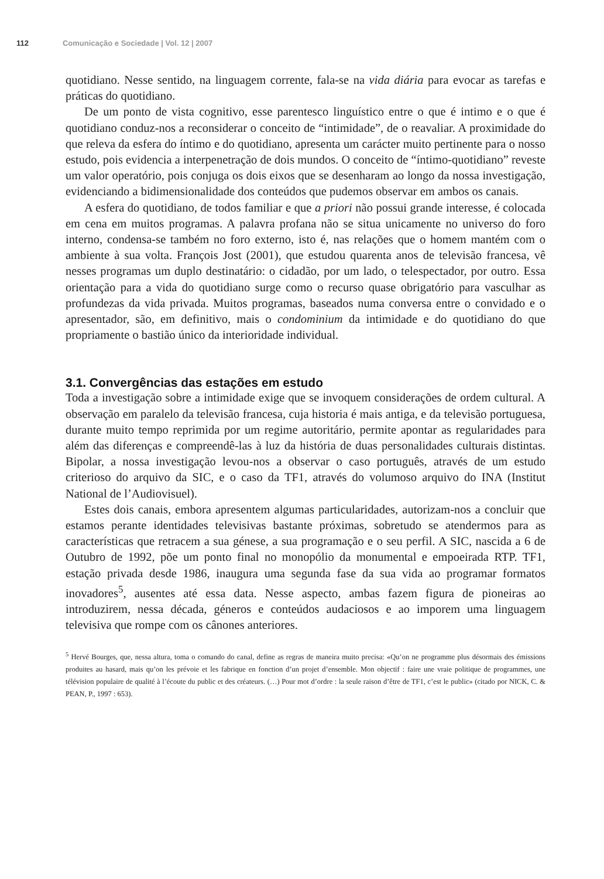112 Comunicação e Sociedade | Vol. 12 | 2007
quotidiano. Nesse sentido, na linguagem corrente, fala-se na vida diária para evocar as tarefas e práticas do quotidiano.
De um ponto de vista cognitivo, esse parentesco linguístico entre o que é intimo e o que é quotidiano conduz-nos a reconsiderar o conceito de “intimidade”, de o reavaliar. A proximidade do que releva da esfera do íntimo e do quotidiano, apresenta um carácter muito pertinente para o nosso estudo, pois evidencia a interpenetração de dois mundos. O conceito de “íntimo-quotidiano” reveste um valor operatório, pois conjuga os dois eixos que se desenharam ao longo da nossa investigação, evidenciando a bidimensionalidade dos conteúdos que pudemos observar em ambos os canais.
A esfera do quotidiano, de todos familiar e que a priori não possui grande interesse, é colocada em cena em muitos programas. A palavra profana não se situa unicamente no universo do foro interno, condensa-se também no foro externo, isto é, nas relações que o homem mantém com o ambiente à sua volta. François Jost (2001), que estudou quarenta anos de televisão francesa, vê nesses programas um duplo destinatário: o cidadão, por um lado, o telespectador, por outro. Essa orientação para a vida do quotidiano surge como o recurso quase obrigatório para vasculhar as profundezas da vida privada. Muitos programas, baseados numa conversa entre o convidado e o apresentador, são, em definitivo, mais o condominium da intimidade e do quotidiano do que propriamente o bastião único da interioridade individual.
3.1. Convergências das estações em estudo
Toda a investigação sobre a intimidade exige que se invoquem considerações de ordem cultural. A observação em paralelo da televisão francesa, cuja historia é mais antiga, e da televisão portuguesa, durante muito tempo reprimida por um regime autoritário, permite apontar as regularidades para além das diferenças e compreendê-las à luz da história de duas personalidades culturais distintas. Bipolar, a nossa investigação levou-nos a observar o caso português, através de um estudo criterioso do arquivo da SIC, e o caso da TF1, através do volumoso arquivo do INA (Institut National de l’Audiovisuel).
Estes dois canais, embora apresentem algumas particularidades, autorizam-nos a concluir que estamos perante identidades televisivas bastante próximas, sobretudo se atendermos para as características que retracem a sua génese, a sua programação e o seu perfil. A SIC, nascida a 6 de Outubro de 1992, põe um ponto final no monopólio da monumental e empoeirada RTP. TF1, estação privada desde 1986, inaugura uma segunda fase da sua vida ao programar formatos inovadores<sup>5</sup>, ausentes até essa data. Nesse aspecto, ambas fazem figura de pioneiras ao introduzirem, nessa década, géneros e conteúdos audaciosos e ao imporem uma linguagem televisiva que rompe com os cânones anteriores.
<sup>5</sup> Hervé Bourges, que, nessa altura, toma o comando do canal, define as regras de maneira muito precisa: «Qu’on ne programme plus désormais des émissions produites au hasard, mais qu’on les prévoie et les fabrique en fonction d’un projet d’ensemble. Mon objectif : faire une vraie politique de programmes, une télévision populaire de qualité à l’écoute du public et des créateurs. (…) Pour mot d’ordre : la seule raison d’être de TF1, c’est le public» (citado por NICK, C. & PEAN, P., 1997 : 653).